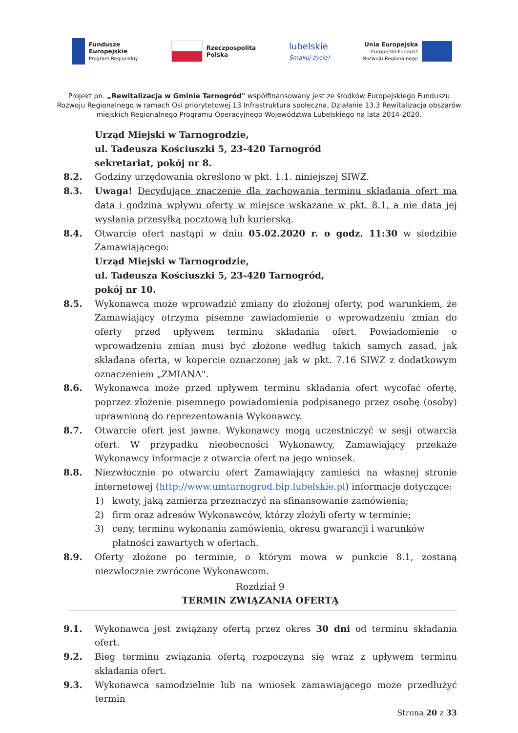Fundusze
Europejskie
Program Regionalny
Rzeczpospolita
Polska
lubelskie
Smakuj życie!
Unia Europejska
Europejski Fundusz
Rozwoju Regionalnego
Projekt pn. „Rewitalizacja w Gminie Tarnogród" współfinansowany jest ze środków Europejskiego Funduszu Rozwoju Regionalnego w ramach Osi priorytetowej 13 Infrastruktura społeczna, Działanie 13.3 Rewitalizacja obszarów miejskich Regionalnego Programu Operacyjnego Województwa Lubelskiego na lata 2014-2020.
Urząd Miejski w Tarnogrodzie,
ul. Tadeusza Kościuszki 5, 23-420 Tarnogród
sekretariat, pokój nr 8.
8.2. Godziny urzędowania określono w pkt. 1.1. niniejszej SIWZ.
8.3. Uwaga! Decydujące znaczenie dla zachowania terminu składania ofert ma data i godzina wpływu oferty w miejsce wskazane w pkt. 8.1, a nie data jej wysłania przesyłką pocztową lub kurierską.
8.4. Otwarcie ofert nastąpi w dniu 05.02.2020 r. o godz. 11:30 w siedzibie Zamawiającego:
Urząd Miejski w Tarnogrodzie,
ul. Tadeusza Kościuszki 5, 23-420 Tarnogród,
pokój nr 10.
8.5. Wykonawca może wprowadzić zmiany do złożonej oferty, pod warunkiem, że Zamawiający otrzyma pisemne zawiadomienie o wprowadzeniu zmian do oferty przed upływem terminu składania ofert. Powiadomienie o wprowadzeniu zmian musi być złożone według takich samych zasad, jak składana oferta, w kopercie oznaczonej jak w pkt. 7.16 SIWZ z dodatkowym oznaczeniem „ZMIANA".
8.6. Wykonawca może przed upływem terminu składania ofert wycofać ofertę, poprzez złożenie pisemnego powiadomienia podpisanego przez osobę (osoby) uprawnioną do reprezentowania Wykonawcy.
8.7. Otwarcie ofert jest jawne. Wykonawcy mogą uczestniczyć w sesji otwarcia ofert. W przypadku nieobecności Wykonawcy, Zamawiający przekaże Wykonawcy informacje z otwarcia ofert na jego wniosek.
8.8. Niezwłocznie po otwarciu ofert Zamawiający zamieści na własnej stronie internetowej (http://www.umtarnogrod.bip.lubelskie.pl) informacje dotyczące:
1) kwoty, jaką zamierza przeznaczyć na sfinansowanie zamówienia;
2) firm oraz adresów Wykonawców, którzy złożyli oferty w terminie;
3) ceny, terminu wykonania zamówienia, okresu gwarancji i warunków płatności zawartych w ofertach.
8.9. Oferty złożone po terminie, o którym mowa w punkcie 8.1, zostaną niezwłocznie zwrócone Wykonawcom.
Rozdział 9
TERMIN ZWIĄZANIA OFERTĄ
9.1. Wykonawca jest związany ofertą przez okres 30 dni od terminu składania ofert.
9.2. Bieg terminu związania ofertą rozpoczyna się wraz z upływem terminu składania ofert.
9.3. Wykonawca samodzielnie lub na wniosek zamawiającego może przedłużyć termin
Strona 20 z 33